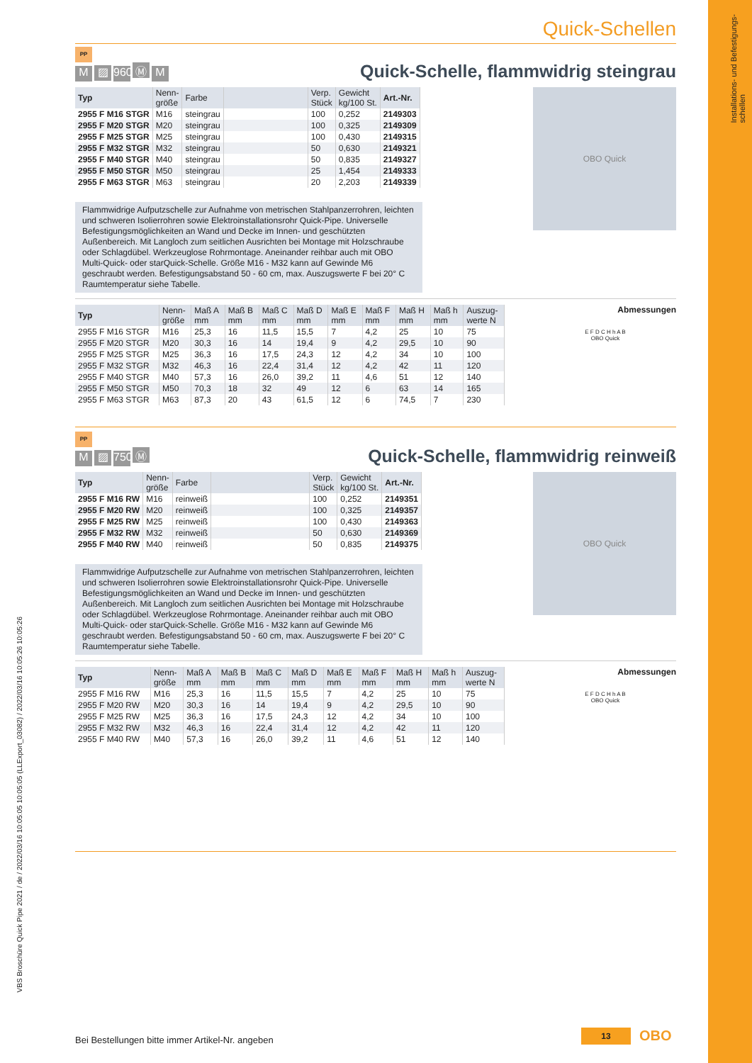Installations- und Befestigungs-
schellen
VBS Broschüre Quick Pipe 2021 / de / 2022/03/16 10:05:05 10:05:05 (LLExport_03082) / 2022/03/16 10:05:26 10:05:26
Quick-Schellen
PP
M ▨ 960° Ⓜ M
Quick-Schelle, flammwidrig steingrau
| Typ | Nenn- größe | Farbe | | Verp. Stück | Gewicht kg/100 St. | Art.-Nr. |
| --- | --- | --- | --- | --- | --- | --- |
| 2955 F M16 STGR | M16 | steingrau | | 100 | 0,252 | 2149303 |
| 2955 F M20 STGR | M20 | steingrau | | 100 | 0,325 | 2149309 |
| 2955 F M25 STGR | M25 | steingrau | | 100 | 0,430 | 2149315 |
| 2955 F M32 STGR | M32 | steingrau | | 50 | 0,630 | 2149321 |
| 2955 F M40 STGR | M40 | steingrau | | 50 | 0,835 | 2149327 |
| 2955 F M50 STGR | M50 | steingrau | | 25 | 1,454 | 2149333 |
| 2955 F M63 STGR | M63 | steingrau | | 20 | 2,203 | 2149339 |
Flammwidrige Aufputzschelle zur Aufnahme von metrischen Stahlpanzerrohren, leichten und schweren Isolierrohren sowie Elektroinstallationsrohr Quick-Pipe. Universelle Befestigungsmöglichkeiten an Wand und Decke im Innen- und geschützten Außenbereich. Mit Langloch zum seitlichen Ausrichten bei Montage mit Holzschraube oder Schlagdübel. Werkzeuglose Rohrmontage. Aneinander reihbar auch mit OBO Multi-Quick- oder starQuick-Schelle. Größe M16 - M32 kann auf Gewinde M6 geschraubt werden. Befestigungsabstand 50 - 60 cm, max. Auszugswerte F bei 20° C Raumtemperatur siehe Tabelle.
OBO Quick
| Typ | Nenn- größe | Maß A mm | Maß B mm | Maß C mm | Maß D mm | Maß E mm | Maß F mm | Maß H mm | Maß h mm | Auszug- werte N |
| --- | --- | --- | --- | --- | --- | --- | --- | --- | --- | --- |
| 2955 F M16 STGR | M16 | 25,3 | 16 | 11,5 | 15,5 | 7 | 4,2 | 25 | 10 | 75 |
| 2955 F M20 STGR | M20 | 30,3 | 16 | 14 | 19,4 | 9 | 4,2 | 29,5 | 10 | 90 |
| 2955 F M25 STGR | M25 | 36,3 | 16 | 17,5 | 24,3 | 12 | 4,2 | 34 | 10 | 100 |
| 2955 F M32 STGR | M32 | 46,3 | 16 | 22,4 | 31,4 | 12 | 4,2 | 42 | 11 | 120 |
| 2955 F M40 STGR | M40 | 57,3 | 16 | 26,0 | 39,2 | 11 | 4,6 | 51 | 12 | 140 |
| 2955 F M50 STGR | M50 | 70,3 | 18 | 32 | 49 | 12 | 6 | 63 | 14 | 165 |
| 2955 F M63 STGR | M63 | 87,3 | 20 | 43 | 61,5 | 12 | 6 | 74,5 | 7 | 230 |
Abmessungen
E F D C H h A B
OBO Quick
PP
M ▨ 750° Ⓜ
Quick-Schelle, flammwidrig reinweiß
| Typ | Nenn- größe | Farbe | | Verp. Stück | Gewicht kg/100 St. | Art.-Nr. |
| --- | --- | --- | --- | --- | --- | --- |
| 2955 F M16 RW | M16 | reinweiß | | 100 | 0,252 | 2149351 |
| 2955 F M20 RW | M20 | reinweiß | | 100 | 0,325 | 2149357 |
| 2955 F M25 RW | M25 | reinweiß | | 100 | 0,430 | 2149363 |
| 2955 F M32 RW | M32 | reinweiß | | 50 | 0,630 | 2149369 |
| 2955 F M40 RW | M40 | reinweiß | | 50 | 0,835 | 2149375 |
Flammwidrige Aufputzschelle zur Aufnahme von metrischen Stahlpanzerrohren, leichten und schweren Isolierrohren sowie Elektroinstallationsrohr Quick-Pipe. Universelle Befestigungsmöglichkeiten an Wand und Decke im Innen- und geschützten Außenbereich. Mit Langloch zum seitlichen Ausrichten bei Montage mit Holzschraube oder Schlagdübel. Werkzeuglose Rohrmontage. Aneinander reihbar auch mit OBO Multi-Quick- oder starQuick-Schelle. Größe M16 - M32 kann auf Gewinde M6 geschraubt werden. Befestigungsabstand 50 - 60 cm, max. Auszugswerte F bei 20° C Raumtemperatur siehe Tabelle.
OBO Quick
| Typ | Nenn- größe | Maß A mm | Maß B mm | Maß C mm | Maß D mm | Maß E mm | Maß F mm | Maß H mm | Maß h mm | Auszug- werte N |
| --- | --- | --- | --- | --- | --- | --- | --- | --- | --- | --- |
| 2955 F M16 RW | M16 | 25,3 | 16 | 11,5 | 15,5 | 7 | 4,2 | 25 | 10 | 75 |
| 2955 F M20 RW | M20 | 30,3 | 16 | 14 | 19,4 | 9 | 4,2 | 29,5 | 10 | 90 |
| 2955 F M25 RW | M25 | 36,3 | 16 | 17,5 | 24,3 | 12 | 4,2 | 34 | 10 | 100 |
| 2955 F M32 RW | M32 | 46,3 | 16 | 22,4 | 31,4 | 12 | 4,2 | 42 | 11 | 120 |
| 2955 F M40 RW | M40 | 57,3 | 16 | 26,0 | 39,2 | 11 | 4,6 | 51 | 12 | 140 |
Abmessungen
E F D C H h A B
OBO Quick
Bei Bestellungen bitte immer Artikel-Nr. angeben
13 OBO